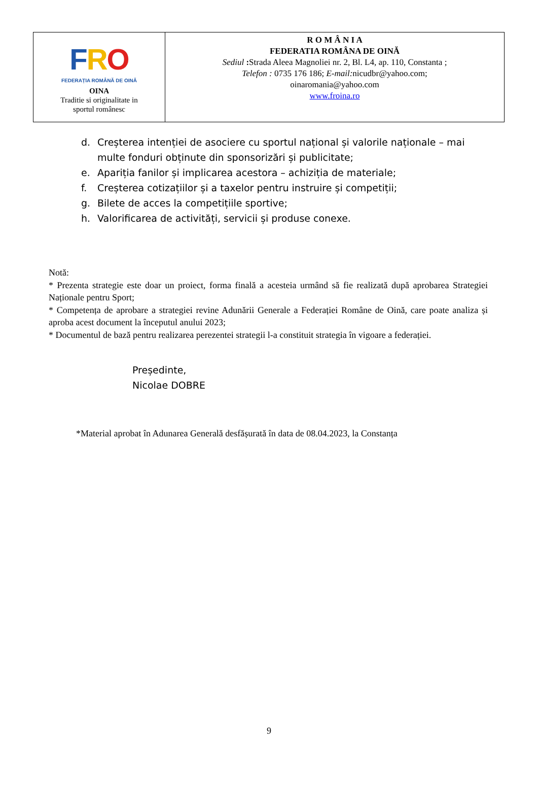FRO
FEDERAȚIA ROMÂNĂ DE OINĂ
OINA
Traditie si originalitate in
sportul românesc
R O M Â N I A
FEDERATIA ROMÂNA DE OINĂ
Sediul : Strada Aleea Magnoliei nr. 2, Bl. L4, ap. 110, Constanta ;
Telefon : 0735 176 186; E-mail: nicudbr@yahoo.com;
oinaromania@yahoo.com
www.froina.ro
d. Creșterea intenției de asociere cu sportul național și valorile naționale – mai multe fonduri obținute din sponsorizări și publicitate;
e. Apariția fanilor și implicarea acestora – achiziția de materiale;
f. Creșterea cotizațiilor și a taxelor pentru instruire și competiții;
g. Bilete de acces la competițiile sportive;
h. Valorificarea de activități, servicii și produse conexe.
Notă:
* Prezenta strategie este doar un proiect, forma finală a acesteia urmând să fie realizată după aprobarea Strategiei Naționale pentru Sport;
* Competența de aprobare a strategiei revine Adunării Generale a Federației Române de Oină, care poate analiza și aproba acest document la începutul anului 2023;
* Documentul de bază pentru realizarea perezentei strategii l-a constituit strategia în vigoare a federației.
Președinte,
Nicolae DOBRE
*Material aprobat în Adunarea Generală desfășurată în data de 08.04.2023, la Constanța
9